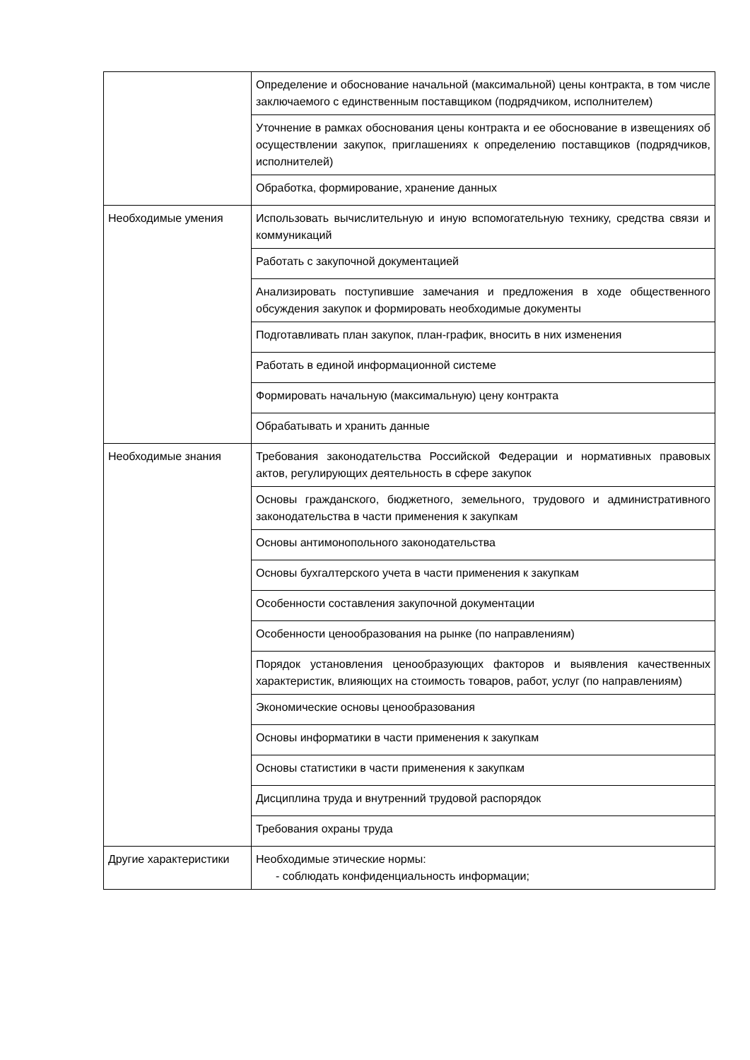| | Определение и обоснование начальной (максимальной) цены контракта, в том числе заключаемого с единственным поставщиком (подрядчиком, исполнителем) |
| | Уточнение в рамках обоснования цены контракта и ее обоснование в извещениях об осуществлении закупок, приглашениях к определению поставщиков (подрядчиков, исполнителей) |
| | Обработка, формирование, хранение данных |
| Необходимые умения | Использовать вычислительную и иную вспомогательную технику, средства связи и коммуникаций |
| | Работать с закупочной документацией |
| | Анализировать поступившие замечания и предложения в ходе общественного обсуждения закупок и формировать необходимые документы |
| | Подготавливать план закупок, план-график, вносить в них изменения |
| | Работать в единой информационной системе |
| | Формировать начальную (максимальную) цену контракта |
| | Обрабатывать и хранить данные |
| Необходимые знания | Требования законодательства Российской Федерации и нормативных правовых актов, регулирующих деятельность в сфере закупок |
| | Основы гражданского, бюджетного, земельного, трудового и административного законодательства в части применения к закупкам |
| | Основы антимонопольного законодательства |
| | Основы бухгалтерского учета в части применения к закупкам |
| | Особенности составления закупочной документации |
| | Особенности ценообразования на рынке (по направлениям) |
| | Порядок установления ценообразующих факторов и выявления качественных характеристик, влияющих на стоимость товаров, работ, услуг (по направлениям) |
| | Экономические основы ценообразования |
| | Основы информатики в части применения к закупкам |
| | Основы статистики в части применения к закупкам |
| | Дисциплина труда и внутренний трудовой распорядок |
| | Требования охраны труда |
| Другие характеристики | Необходимые этические нормы: - соблюдать конфиденциальность информации; |